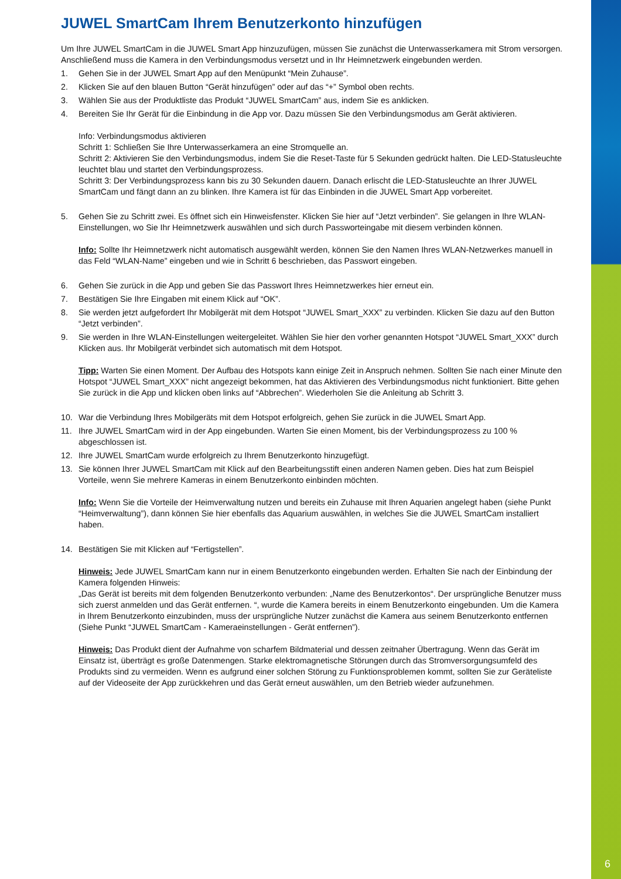JUWEL SmartCam Ihrem Benutzerkonto hinzufügen
Um Ihre JUWEL SmartCam in die JUWEL Smart App hinzuzufügen, müssen Sie zunächst die Unterwasserkamera mit Strom versorgen. Anschließend muss die Kamera in den Verbindungsmodus versetzt und in Ihr Heimnetzwerk eingebunden werden.
1. Gehen Sie in der JUWEL Smart App auf den Menüpunkt “Mein Zuhause”.
2. Klicken Sie auf den blauen Button “Gerät hinzufügen” oder auf das “+” Symbol oben rechts.
3. Wählen Sie aus der Produktliste das Produkt “JUWEL SmartCam” aus, indem Sie es anklicken.
4. Bereiten Sie Ihr Gerät für die Einbindung in die App vor. Dazu müssen Sie den Verbindungsmodus am Gerät aktivieren.
Info: Verbindungsmodus aktivieren
Schritt 1: Schließen Sie Ihre Unterwasserkamera an eine Stromquelle an.
Schritt 2: Aktivieren Sie den Verbindungsmodus, indem Sie die Reset-Taste für 5 Sekunden gedrückt halten. Die LED-Statusleuchte leuchtet blau und startet den Verbindungsprozess.
Schritt 3: Der Verbindungsprozess kann bis zu 30 Sekunden dauern. Danach erlischt die LED-Statusleuchte an Ihrer JUWEL SmartCam und fängt dann an zu blinken. Ihre Kamera ist für das Einbinden in die JUWEL Smart App vorbereitet.
5. Gehen Sie zu Schritt zwei. Es öffnet sich ein Hinweisfenster. Klicken Sie hier auf “Jetzt verbinden”. Sie gelangen in Ihre WLAN-Einstellungen, wo Sie Ihr Heimnetzwerk auswählen und sich durch Passworteingabe mit diesem verbinden können.
Info: Sollte Ihr Heimnetzwerk nicht automatisch ausgewählt werden, können Sie den Namen Ihres WLAN-Netzwerkes manuell in das Feld “WLAN-Name” eingeben und wie in Schritt 6 beschrieben, das Passwort eingeben.
6. Gehen Sie zurück in die App und geben Sie das Passwort Ihres Heimnetzwerkes hier erneut ein.
7. Bestätigen Sie Ihre Eingaben mit einem Klick auf “OK”.
8. Sie werden jetzt aufgefordert Ihr Mobilgerät mit dem Hotspot “JUWEL Smart_XXX” zu verbinden. Klicken Sie dazu auf den Button “Jetzt verbinden”.
9. Sie werden in Ihre WLAN-Einstellungen weitergeleitet. Wählen Sie hier den vorher genannten Hotspot “JUWEL Smart_XXX” durch Klicken aus. Ihr Mobilgerät verbindet sich automatisch mit dem Hotspot.
Tipp: Warten Sie einen Moment. Der Aufbau des Hotspots kann einige Zeit in Anspruch nehmen. Sollten Sie nach einer Minute den Hotspot “JUWEL Smart_XXX” nicht angezeigt bekommen, hat das Aktivieren des Verbindungsmodus nicht funktioniert. Bitte gehen Sie zurück in die App und klicken oben links auf “Abbrechen”. Wiederholen Sie die Anleitung ab Schritt 3.
10. War die Verbindung Ihres Mobilgeräts mit dem Hotspot erfolgreich, gehen Sie zurück in die JUWEL Smart App.
11. Ihre JUWEL SmartCam wird in der App eingebunden. Warten Sie einen Moment, bis der Verbindungsprozess zu 100 % abgeschlossen ist.
12. Ihre JUWEL SmartCam wurde erfolgreich zu Ihrem Benutzerkonto hinzugefügt.
13. Sie können Ihrer JUWEL SmartCam mit Klick auf den Bearbeitungsstift einen anderen Namen geben. Dies hat zum Beispiel Vorteile, wenn Sie mehrere Kameras in einem Benutzerkonto einbinden möchten.
Info: Wenn Sie die Vorteile der Heimverwaltung nutzen und bereits ein Zuhause mit Ihren Aquarien angelegt haben (siehe Punkt “Heimverwaltung”), dann können Sie hier ebenfalls das Aquarium auswählen, in welches Sie die JUWEL SmartCam installiert haben.
14. Bestätigen Sie mit Klicken auf “Fertigstellen”.
Hinweis: Jede JUWEL SmartCam kann nur in einem Benutzerkonto eingebunden werden. Erhalten Sie nach der Einbindung der Kamera folgenden Hinweis:
„Das Gerät ist bereits mit dem folgenden Benutzerkonto verbunden: „Name des Benutzerkontos“. Der ursprüngliche Benutzer muss sich zuerst anmelden und das Gerät entfernen. “, wurde die Kamera bereits in einem Benutzerkonto eingebunden. Um die Kamera in Ihrem Benutzerkonto einzubinden, muss der ursprüngliche Nutzer zunächst die Kamera aus seinem Benutzerkonto entfernen (Siehe Punkt “JUWEL SmartCam - Kameraeinstellungen - Gerät entfernen”).
Hinweis: Das Produkt dient der Aufnahme von scharfem Bildmaterial und dessen zeitnaher Übertragung. Wenn das Gerät im Einsatz ist, überträgt es große Datenmengen. Starke elektromagnetische Störungen durch das Stromversorgungsumfeld des Produkts sind zu vermeiden. Wenn es aufgrund einer solchen Störung zu Funktionsproblemen kommt, sollten Sie zur Geräteliste auf der Videoseite der App zurückkehren und das Gerät erneut auswählen, um den Betrieb wieder aufzunehmen.
6